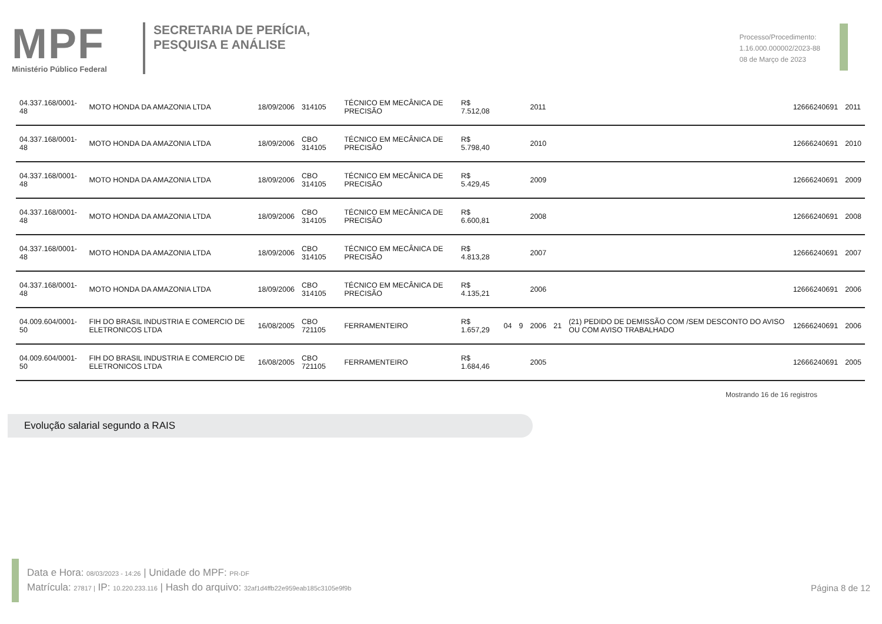MPF
Ministério Público Federal
SECRETARIA DE PERÍCIA,
PESQUISA E ANÁLISE
Processo/Procedimento:
1.16.000.000002/2023-88
08 de Março de 2023
| 04.337.168/0001-48 | MOTO HONDA DA AMAZONIA LTDA | 18/09/2006 | 314105 | TÉCNICO EM MECÂNICA DE PRECISÃO | R$ 7.512,08 | | | 2011 | | | 12666240691 | 2011 |
| 04.337.168/0001-48 | MOTO HONDA DA AMAZONIA LTDA | 18/09/2006 | CBO 314105 | TÉCNICO EM MECÂNICA DE PRECISÃO | R$ 5.798,40 | | | 2010 | | | 12666240691 | 2010 |
| 04.337.168/0001-48 | MOTO HONDA DA AMAZONIA LTDA | 18/09/2006 | CBO 314105 | TÉCNICO EM MECÂNICA DE PRECISÃO | R$ 5.429,45 | | | 2009 | | | 12666240691 | 2009 |
| 04.337.168/0001-48 | MOTO HONDA DA AMAZONIA LTDA | 18/09/2006 | CBO 314105 | TÉCNICO EM MECÂNICA DE PRECISÃO | R$ 6.600,81 | | | 2008 | | | 12666240691 | 2008 |
| 04.337.168/0001-48 | MOTO HONDA DA AMAZONIA LTDA | 18/09/2006 | CBO 314105 | TÉCNICO EM MECÂNICA DE PRECISÃO | R$ 4.813,28 | | | 2007 | | | 12666240691 | 2007 |
| 04.337.168/0001-48 | MOTO HONDA DA AMAZONIA LTDA | 18/09/2006 | CBO 314105 | TÉCNICO EM MECÂNICA DE PRECISÃO | R$ 4.135,21 | | | 2006 | | | 12666240691 | 2006 |
| 04.009.604/0001-50 | FIH DO BRASIL INDUSTRIA E COMERCIO DE ELETRONICOS LTDA | 16/08/2005 | CBO 721105 | FERRAMENTEIRO | R$ 1.657,29 | 04 | 9 | 2006 | 21 | (21) PEDIDO DE DEMISSÃO COM /SEM DESCONTO DO AVISO OU COM AVISO TRABALHADO | 12666240691 | 2006 |
| 04.009.604/0001-50 | FIH DO BRASIL INDUSTRIA E COMERCIO DE ELETRONICOS LTDA | 16/08/2005 | CBO 721105 | FERRAMENTEIRO | R$ 1.684,46 | | | 2005 | | | 12666240691 | 2005 |
Mostrando 16 de 16 registros
Evolução salarial segundo a RAIS
Data e Hora: 08/03/2023 - 14:26 | Unidade do MPF: PR-DF
Matrícula: 27817 | IP: 10.220.233.116 | Hash do arquivo: 32af1d4ffb22e959eab185c3105e9f9b
Página 8 de 12